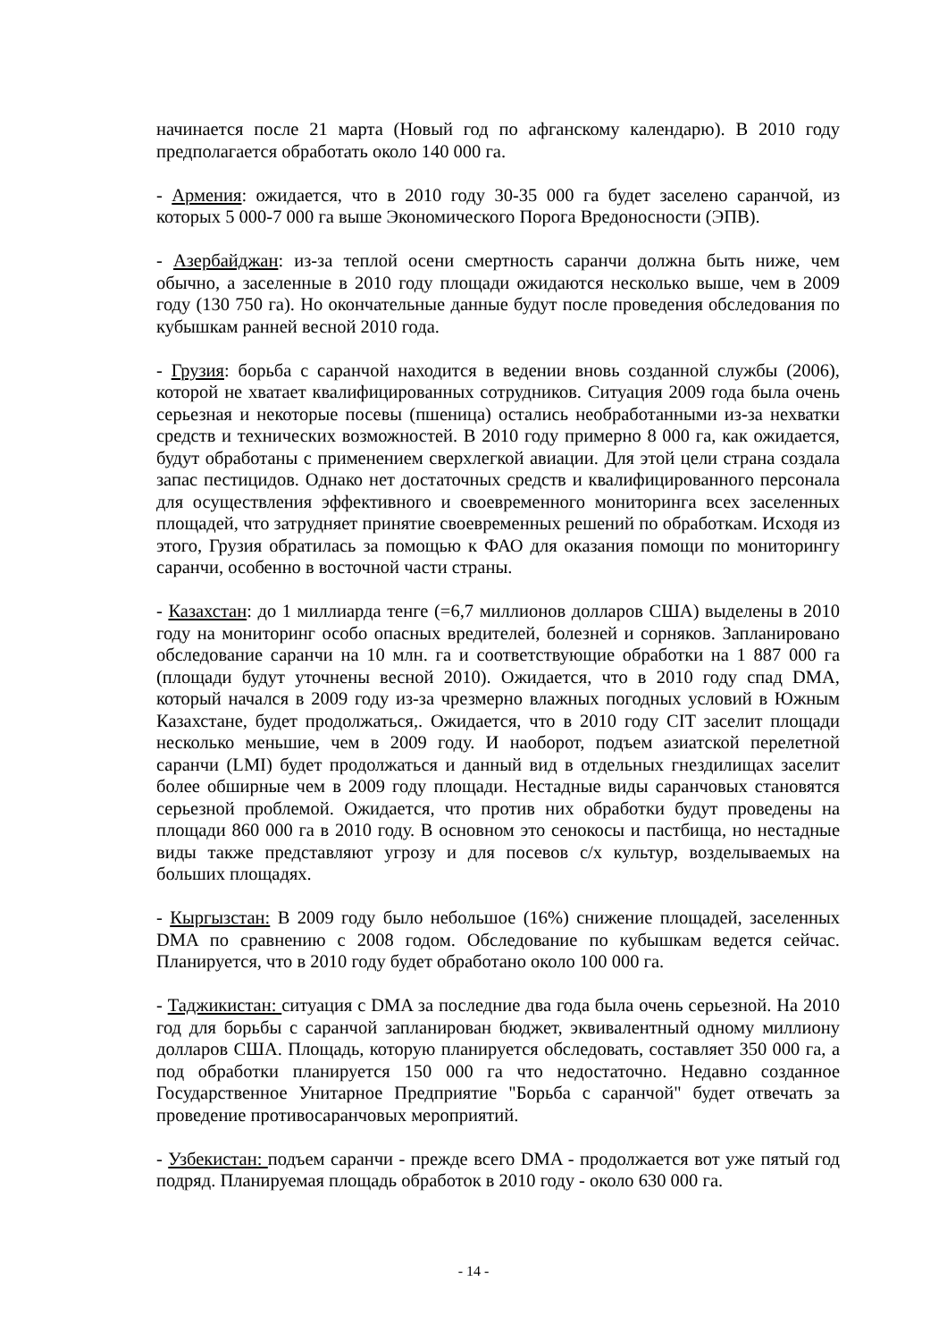начинается после 21 марта (Новый год по афганскому календарю). В 2010 году предполагается обработать около 140 000 га.
- Армения: ожидается, что в 2010 году 30-35 000 га будет заселено саранчой, из которых 5 000-7 000 га выше Экономического Порога Вредоносности (ЭПВ).
- Азербайджан: из-за теплой осени смертность саранчи должна быть ниже, чем обычно, а заселенные в 2010 году площади ожидаются несколько выше, чем в 2009 году (130 750 га). Но окончательные данные будут после проведения обследования по кубышкам ранней весной 2010 года.
- Грузия: борьба с саранчой находится в ведении вновь созданной службы (2006), которой не хватает квалифицированных сотрудников. Ситуация 2009 года была очень серьезная и некоторые посевы (пшеница) остались необработанными из-за нехватки средств и технических возможностей. В 2010 году примерно 8 000 га, как ожидается, будут обработаны с применением сверхлегкой авиации. Для этой цели страна создала запас пестицидов. Однако нет достаточных средств и квалифицированного персонала для осуществления эффективного и своевременного мониторинга всех заселенных площадей, что затрудняет принятие своевременных решений по обработкам. Исходя из этого, Грузия обратилась за помощью к ФАО для оказания помощи по мониторингу саранчи, особенно в восточной части страны.
- Казахстан: до 1 миллиарда тенге (=6,7 миллионов долларов США) выделены в 2010 году на мониторинг особо опасных вредителей, болезней и сорняков. Запланировано обследование саранчи на 10 млн. га и соответствующие обработки на 1 887 000 га (площади будут уточнены весной 2010). Ожидается, что в 2010 году спад DMA, который начался в 2009 году из-за чрезмерно влажных погодных условий в Южным Казахстане, будет продолжаться,. Ожидается, что в 2010 году CIT заселит площади несколько меньшие, чем в 2009 году. И наоборот, подъем азиатской перелетной саранчи (LMI) будет продолжаться и данный вид в отдельных гнездилищах заселит более обширные чем в 2009 году площади. Нестадные виды саранчовых становятся серьезной проблемой. Ожидается, что против них обработки будут проведены на площади 860 000 га в 2010 году. В основном это сенокосы и пастбища, но нестадные виды также представляют угрозу и для посевов с/х культур, возделываемых на больших площадях.
- Кыргызстан: В 2009 году было небольшое (16%) снижение площадей, заселенных DMA по сравнению с 2008 годом. Обследование по кубышкам ведется сейчас. Планируется, что в 2010 году будет обработано около 100 000 га.
- Таджикистан: ситуация с DMA за последние два года была очень серьезной. На 2010 год для борьбы с саранчой запланирован бюджет, эквивалентный одному миллиону долларов США. Площадь, которую планируется обследовать, составляет 350 000 га, а под обработки планируется 150 000 га что недостаточно. Недавно созданное Государственное Унитарное Предприятие "Борьба с саранчой" будет отвечать за проведение противосаранчовых мероприятий.
- Узбекистан: подъем саранчи - прежде всего DMA - продолжается вот уже пятый год подряд. Планируемая площадь обработок в 2010 году - около 630 000 га.
- 14 -